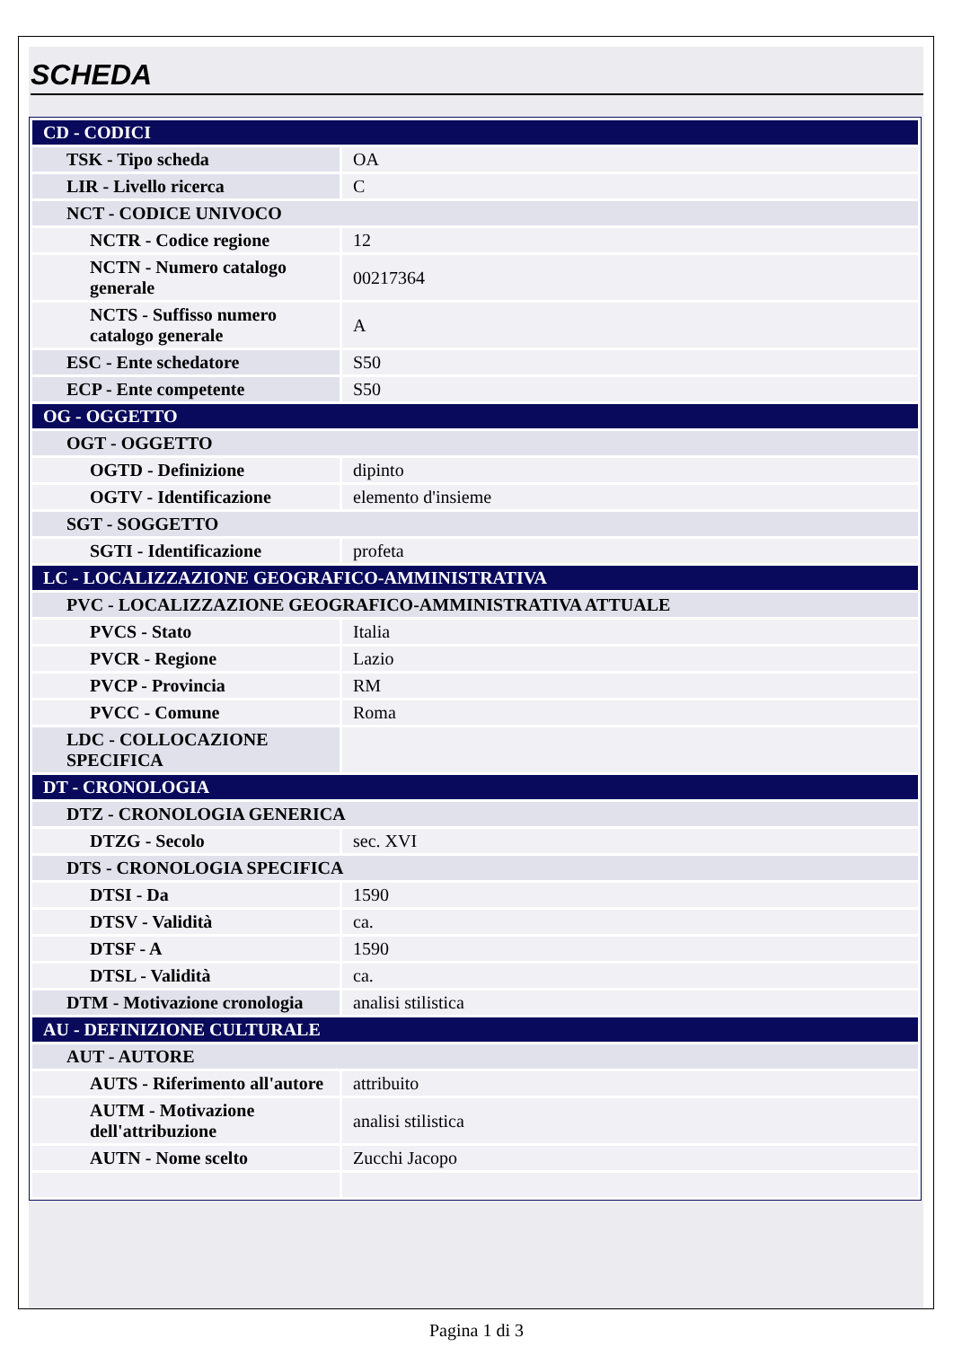SCHEDA
| CD - CODICI | |
| TSK - Tipo scheda | OA |
| LIR - Livello ricerca | C |
| NCT - CODICE UNIVOCO | |
| NCTR - Codice regione | 12 |
| NCTN - Numero catalogo generale | 00217364 |
| NCTS - Suffisso numero catalogo generale | A |
| ESC - Ente schedatore | S50 |
| ECP - Ente competente | S50 |
| OG - OGGETTO | |
| OGT - OGGETTO | |
| OGTD - Definizione | dipinto |
| OGTV - Identificazione | elemento d'insieme |
| SGT - SOGGETTO | |
| SGTI - Identificazione | profeta |
| LC - LOCALIZZAZIONE GEOGRAFICO-AMMINISTRATIVA | |
| PVC - LOCALIZZAZIONE GEOGRAFICO-AMMINISTRATIVA ATTUALE | |
| PVCS - Stato | Italia |
| PVCR - Regione | Lazio |
| PVCP - Provincia | RM |
| PVCC - Comune | Roma |
| LDC - COLLOCAZIONE SPECIFICA | |
| DT - CRONOLOGIA | |
| DTZ - CRONOLOGIA GENERICA | |
| DTZG - Secolo | sec. XVI |
| DTS - CRONOLOGIA SPECIFICA | |
| DTSI - Da | 1590 |
| DTSV - Validità | ca. |
| DTSF - A | 1590 |
| DTSL - Validità | ca. |
| DTM - Motivazione cronologia | analisi stilistica |
| AU - DEFINIZIONE CULTURALE | |
| AUT - AUTORE | |
| AUTS - Riferimento all'autore | attribuito |
| AUTM - Motivazione dell'attribuzione | analisi stilistica |
| AUTN - Nome scelto | Zucchi Jacopo |
Pagina 1 di 3